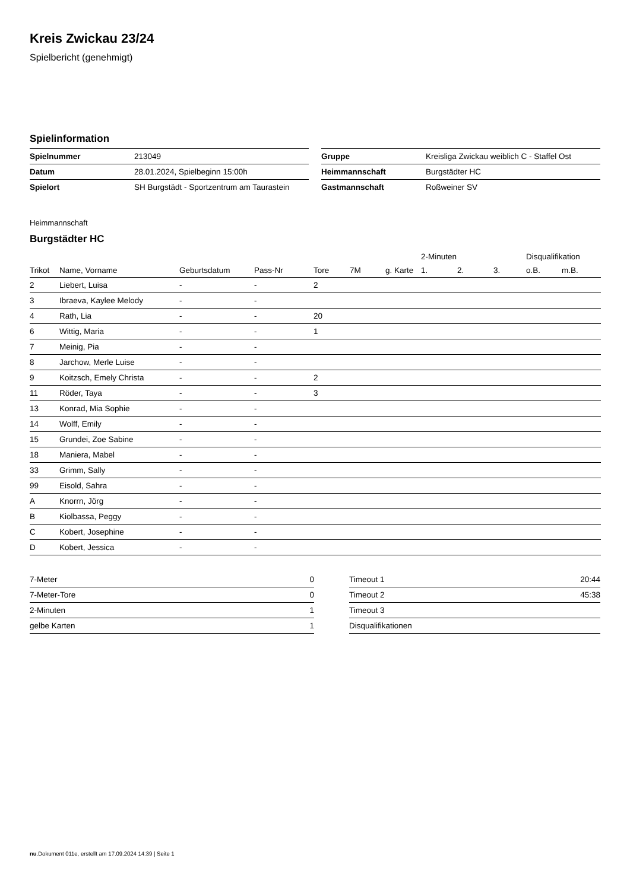Kreis Zwickau 23/24
Spielbericht (genehmigt)
Spielinformation
| Spielnummer | 213049 |
| Datum | 28.01.2024, Spielbeginn 15:00h |
| Spielort | SH Burgstädt - Sportzentrum am Taurastein |
| Gruppe | Kreisliga Zwickau weiblich C - Staffel Ost |
| Heimmannschaft | Burgstädter HC |
| Gastmannschaft | Roßweiner SV |
Heimmannschaft
Burgstädter HC
| | | | | | | | 2-Minuten | | | Disqualifikation | |
| --- | --- | --- | --- | --- | --- | --- | --- | --- | --- | --- | --- |
| Trikot | Name, Vorname | Geburtsdatum | Pass-Nr | Tore | 7M | g. Karte | 1. | 2. | 3. | o.B. | m.B. |
| 2 | Liebert, Luisa | - | - | 2 | | | | | | | |
| 3 | Ibraeva, Kaylee Melody | - | - | | | | | | | | |
| 4 | Rath, Lia | - | - | 20 | | | | | | | |
| 6 | Wittig, Maria | - | - | 1 | | | | | | | |
| 7 | Meinig, Pia | - | - | | | | | | | | |
| 8 | Jarchow, Merle Luise | - | - | | | | | | | | |
| 9 | Koitzsch, Emely Christa | - | - | 2 | | | | | | | |
| 11 | Röder, Taya | - | - | 3 | | | | | | | |
| 13 | Konrad, Mia Sophie | - | - | | | | | | | | |
| 14 | Wolff, Emily | - | - | | | | | | | | |
| 15 | Grundei, Zoe Sabine | - | - | | | | | | | | |
| 18 | Maniera, Mabel | - | - | | | | | | | | |
| 33 | Grimm, Sally | - | - | | | | | | | | |
| 99 | Eisold, Sahra | - | - | | | | | | | | |
| A | Knorrn, Jörg | - | - | | | | | | | | |
| B | Kiolbassa, Peggy | - | - | | | | | | | | |
| C | Kobert, Josephine | - | - | | | | | | | | |
| D | Kobert, Jessica | - | - | | | | | | | | |
| 7-Meter | 0 |
| 7-Meter-Tore | 0 |
| 2-Minuten | 1 |
| gelbe Karten | 1 |
| Timeout 1 | 20:44 |
| Timeout 2 | 45:38 |
| Timeout 3 | |
| Disqualifikationen | |
nu.Dokument 011e, erstellt am 17.09.2024 14:39 | Seite 1